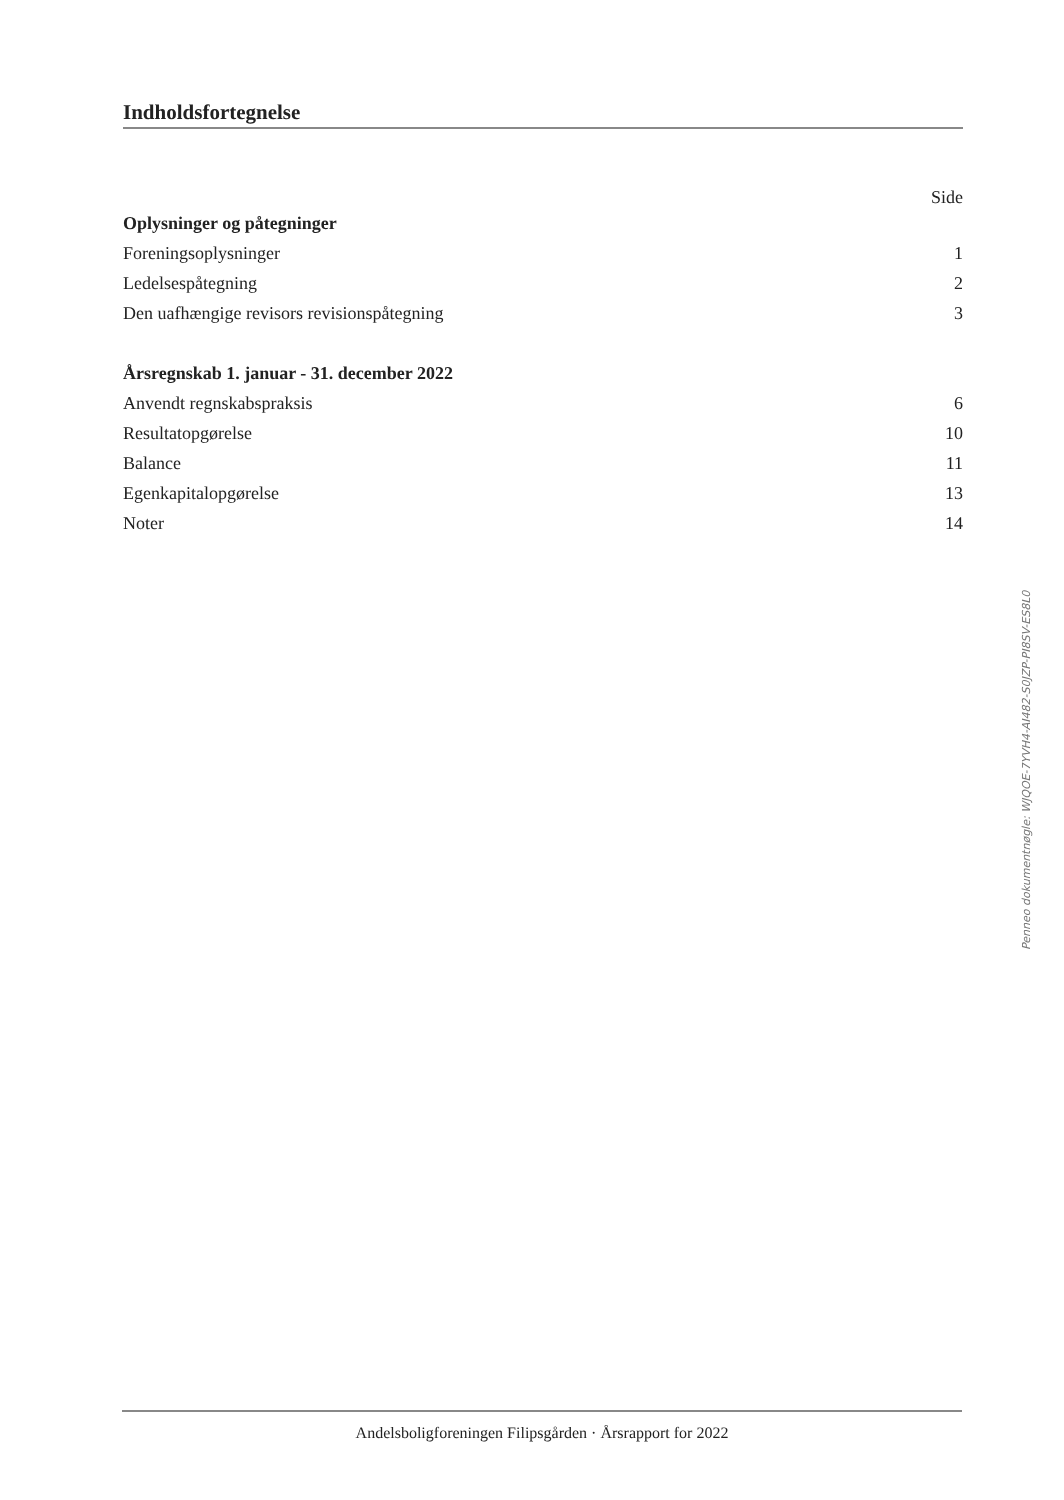Indholdsfortegnelse
Side
Oplysninger og påtegninger
Foreningsoplysninger 1
Ledelsespåtegning 2
Den uafhængige revisors revisionspåtegning 3
Årsregnskab 1. januar - 31. december 2022
Anvendt regnskabspraksis 6
Resultatopgørelse 10
Balance 11
Egenkapitalopgørelse 13
Noter 14
Penneo dokumentnøgle: WJQOE-7YVH4-AI482-S0JZP-PI8SV-ES8L0
Andelsboligforeningen Filipsgården · Årsrapport for 2022